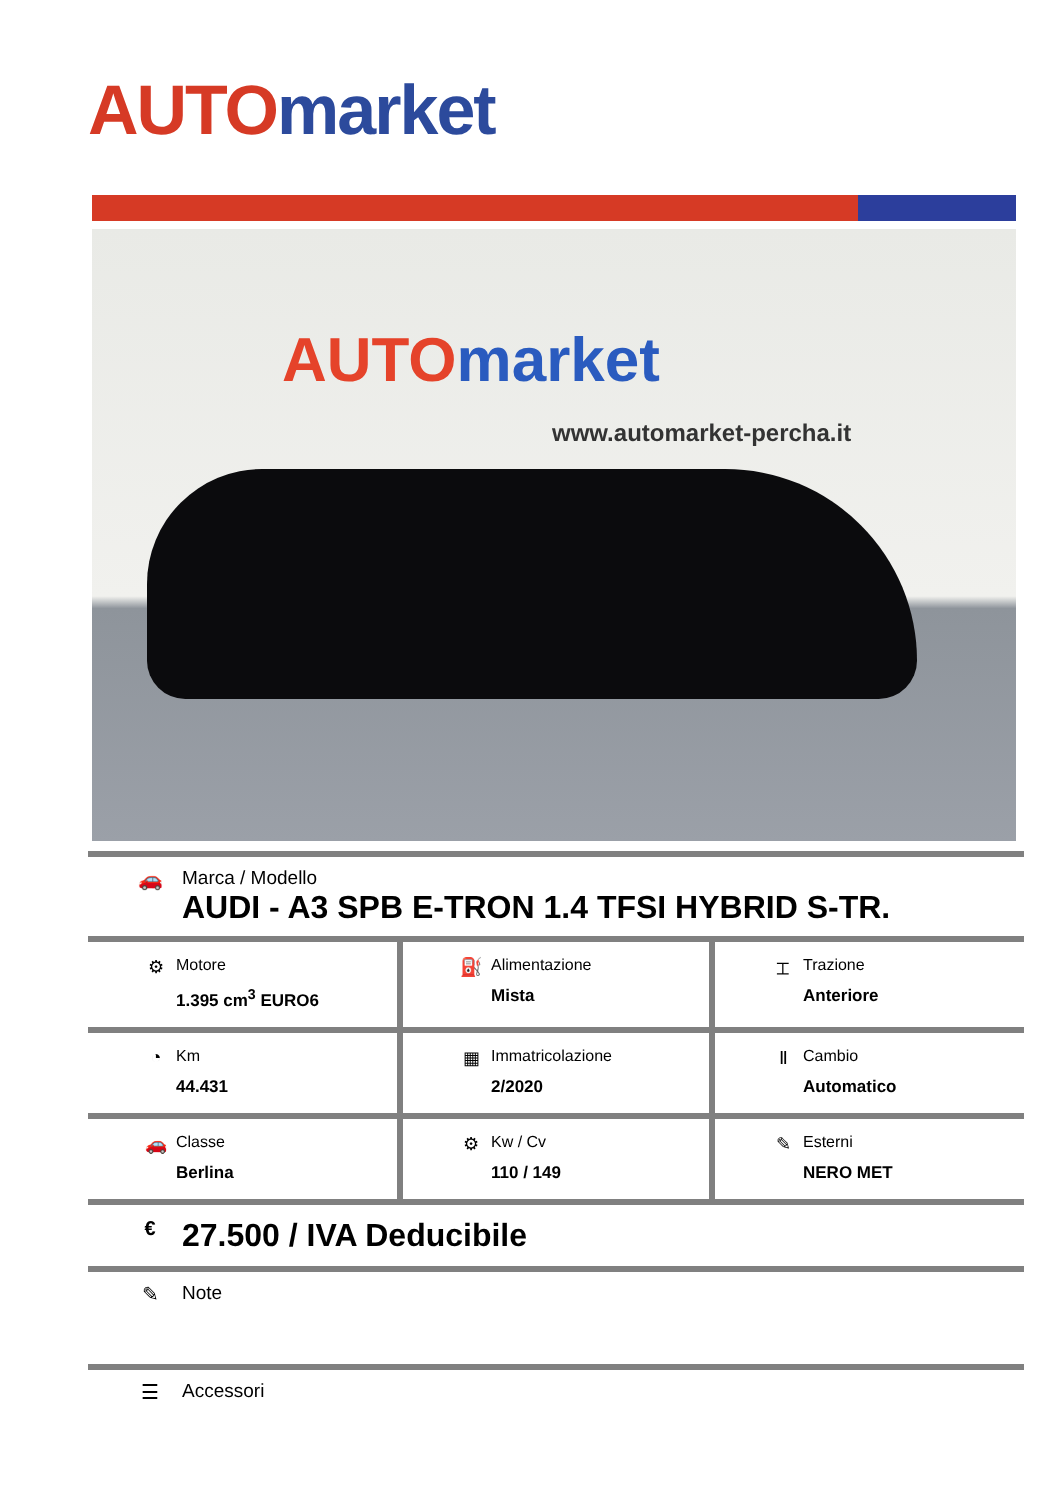AUTO market
AUTO market
www.automarket-percha.it
🚗 Marca / Modello
AUDI - A3 SPB E-TRON 1.4 TFSI HYBRID S-TR.
| ⚙ Motore 1.395 cm<sup>3</sup> EURO6 | ⛽ Alimentazione Mista | ⌶ Trazione Anteriore |
| ◔ Km 44.431 | ▦ Immatricolazione 2/2020 | Ⅱ Cambio Automatico |
| 🚗 Classe Berlina | ⚙ Kw / Cv 110 / 149 | ✎ Esterni NERO MET |
€
27.500 / IVA Deducibile
✎ Note
☰ Accessori